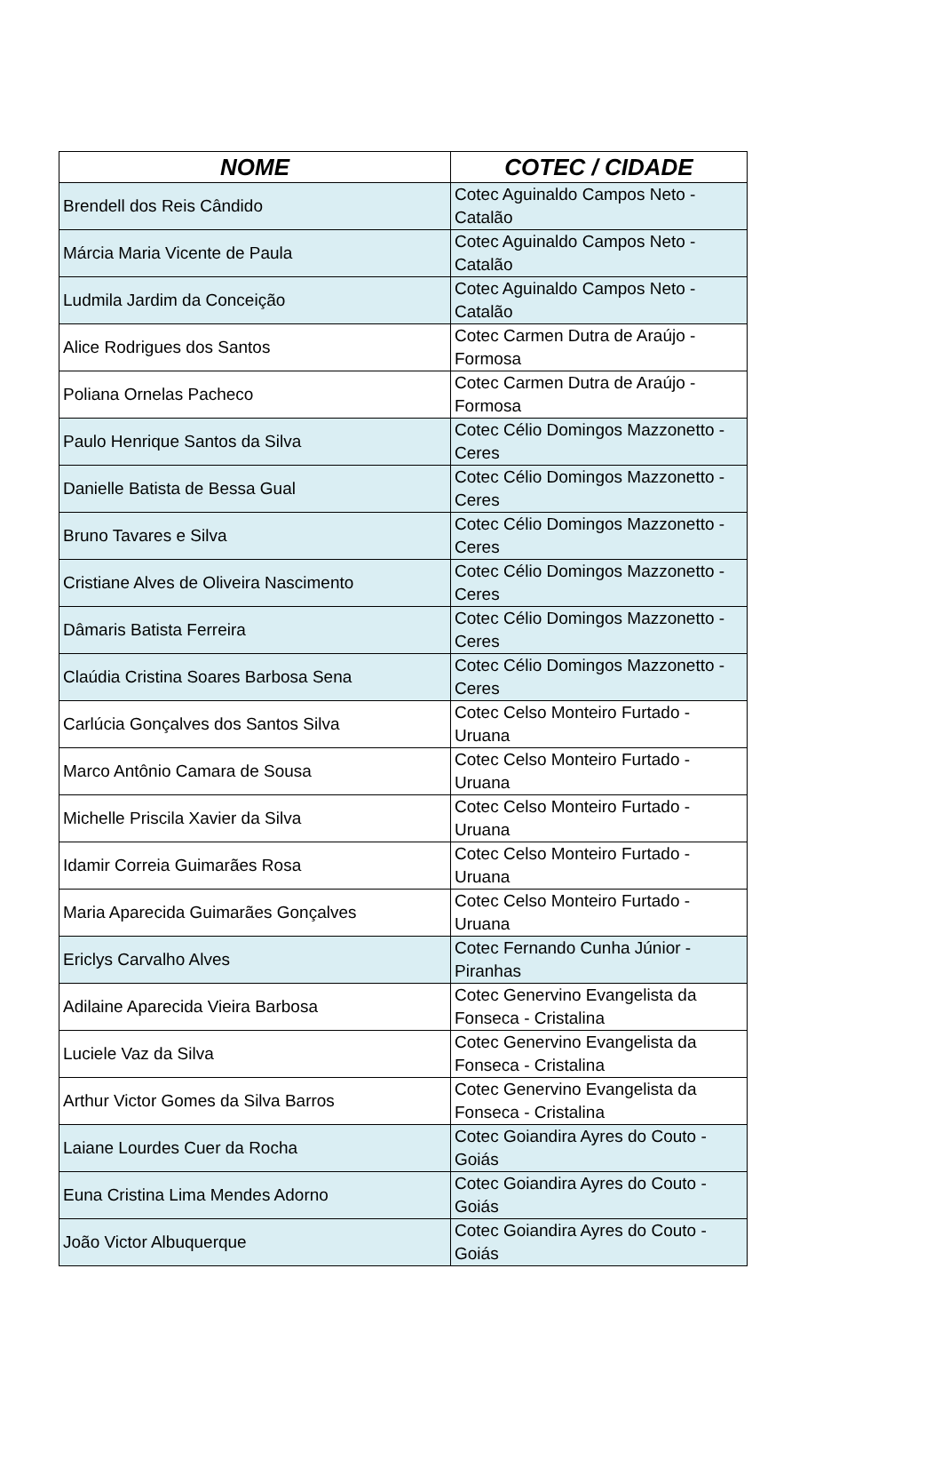| NOME | COTEC / CIDADE |
| --- | --- |
| Brendell dos Reis Cândido | Cotec Aguinaldo Campos Neto - Catalão |
| Márcia Maria Vicente de Paula | Cotec Aguinaldo Campos Neto - Catalão |
| Ludmila Jardim da Conceição | Cotec Aguinaldo Campos Neto - Catalão |
| Alice Rodrigues dos Santos | Cotec Carmen Dutra de Araújo - Formosa |
| Poliana Ornelas Pacheco | Cotec Carmen Dutra de Araújo - Formosa |
| Paulo Henrique Santos da Silva | Cotec Célio Domingos Mazzonetto - Ceres |
| Danielle Batista de Bessa Gual | Cotec Célio Domingos Mazzonetto - Ceres |
| Bruno Tavares e Silva | Cotec Célio Domingos Mazzonetto - Ceres |
| Cristiane Alves de Oliveira Nascimento | Cotec Célio Domingos Mazzonetto - Ceres |
| Dâmaris Batista Ferreira | Cotec Célio Domingos Mazzonetto - Ceres |
| Claúdia Cristina Soares Barbosa Sena | Cotec Célio Domingos Mazzonetto - Ceres |
| Carlúcia Gonçalves dos Santos Silva | Cotec Celso Monteiro Furtado - Uruana |
| Marco Antônio Camara de Sousa | Cotec Celso Monteiro Furtado - Uruana |
| Michelle Priscila Xavier da Silva | Cotec Celso Monteiro Furtado - Uruana |
| Idamir Correia Guimarães Rosa | Cotec Celso Monteiro Furtado - Uruana |
| Maria Aparecida Guimarães Gonçalves | Cotec Celso Monteiro Furtado - Uruana |
| Ericlys Carvalho Alves | Cotec Fernando Cunha Júnior - Piranhas |
| Adilaine Aparecida Vieira Barbosa | Cotec Genervino Evangelista da Fonseca - Cristalina |
| Luciele Vaz da Silva | Cotec Genervino Evangelista da Fonseca - Cristalina |
| Arthur Victor Gomes da Silva Barros | Cotec Genervino Evangelista da Fonseca - Cristalina |
| Laiane Lourdes Cuer da Rocha | Cotec Goiandira Ayres do Couto - Goiás |
| Euna Cristina Lima Mendes Adorno | Cotec Goiandira Ayres do Couto - Goiás |
| João Victor Albuquerque | Cotec Goiandira Ayres do Couto - Goiás |